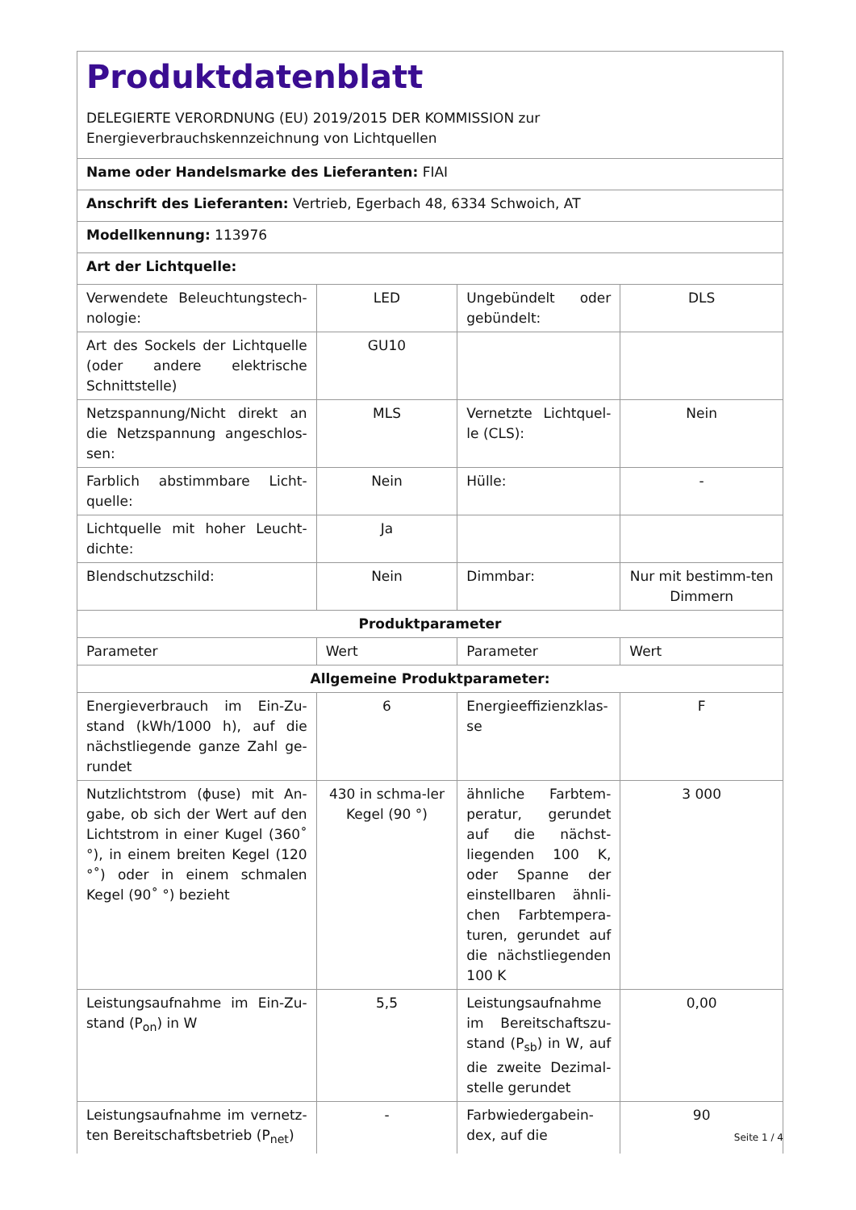| Produktdatenblatt DELEGIERTE VERORDNUNG (EU) 2019/2015 DER KOMMISSION zur Energieverbrauchskennzeichnung von Lichtquellen | | | |
| Name oder Handelsmarke des Lieferanten: FIAI | | | |
| Anschrift des Lieferanten: Vertrieb, Egerbach 48, 6334 Schwoich, AT | | | |
| Modellkennung: 113976 | | | |
| Art der Lichtquelle: | | | |
| Verwendete Beleuchtungstech-nologie: | LED | Ungebündelt oder gebündelt: | DLS |
| Art des Sockels der Lichtquelle (oder andere elektrische Schnittstelle) | GU10 | | |
| Netzspannung/Nicht direkt an die Netzspannung angeschlos-sen: | MLS | Vernetzte Lichtquel-le (CLS): | Nein |
| Farblich abstimmbare Licht-quelle: | Nein | Hülle: | - |
| Lichtquelle mit hoher Leucht-dichte: | Ja | | |
| Blendschutzschild: | Nein | Dimmbar: | Nur mit bestimm-ten Dimmern |
| Produktparameter | | | |
| Parameter | Wert | Parameter | Wert |
| Allgemeine Produktparameter: | | | |
| Energieverbrauch im Ein-Zu-stand (kWh/1000 h), auf die nächstliegende ganze Zahl ge-rundet | 6 | Energieeffizienzklas-se | F |
| Nutzlichtstrom (ϕuse) mit An-gabe, ob sich der Wert auf den Lichtstrom in einer Kugel (360˚ °), in einem breiten Kegel (120 °˚) oder in einem schmalen Kegel (90˚ °) bezieht | 430 in schma-ler Kegel (90 °) | ähnliche Farbtem-peratur, gerundet auf die nächst-liegenden 100 K, oder Spanne der einstellbaren ähnli-chen Farbtempera-turen, gerundet auf die nächstliegenden 100 K | 3 000 |
| Leistungsaufnahme im Ein-Zu-stand (P<sub>on</sub>) in W | 5,5 | Leistungsaufnahme im Bereitschaftszu-stand (P<sub>sb</sub>) in W, auf die zweite Dezimal-stelle gerundet | 0,00 |
| Leistungsaufnahme im vernetz-ten Bereitschaftsbetrieb (P<sub>net</sub>) | - | Farbwiedergabein-dex, auf die | 90 |
Seite 1 / 4